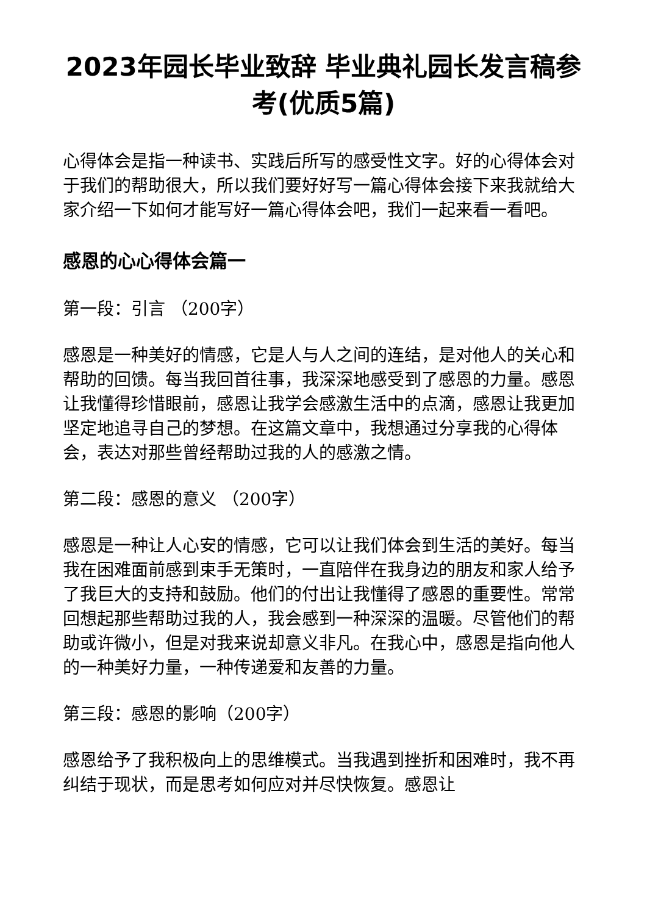2023年园长毕业致辞 毕业典礼园长发言稿参考(优质5篇)
心得体会是指一种读书、实践后所写的感受性文字。好的心得体会对于我们的帮助很大，所以我们要好好写一篇心得体会接下来我就给大家介绍一下如何才能写好一篇心得体会吧，我们一起来看一看吧。
感恩的心心得体会篇一
第一段：引言 （200字）
感恩是一种美好的情感，它是人与人之间的连结，是对他人的关心和帮助的回馈。每当我回首往事，我深深地感受到了感恩的力量。感恩让我懂得珍惜眼前，感恩让我学会感激生活中的点滴，感恩让我更加坚定地追寻自己的梦想。在这篇文章中，我想通过分享我的心得体会，表达对那些曾经帮助过我的人的感激之情。
第二段：感恩的意义 （200字）
感恩是一种让人心安的情感，它可以让我们体会到生活的美好。每当我在困难面前感到束手无策时，一直陪伴在我身边的朋友和家人给予了我巨大的支持和鼓励。他们的付出让我懂得了感恩的重要性。常常回想起那些帮助过我的人，我会感到一种深深的温暖。尽管他们的帮助或许微小，但是对我来说却意义非凡。在我心中，感恩是指向他人的一种美好力量，一种传递爱和友善的力量。
第三段：感恩的影响（200字）
感恩给予了我积极向上的思维模式。当我遇到挫折和困难时，我不再纠结于现状，而是思考如何应对并尽快恢复。感恩让